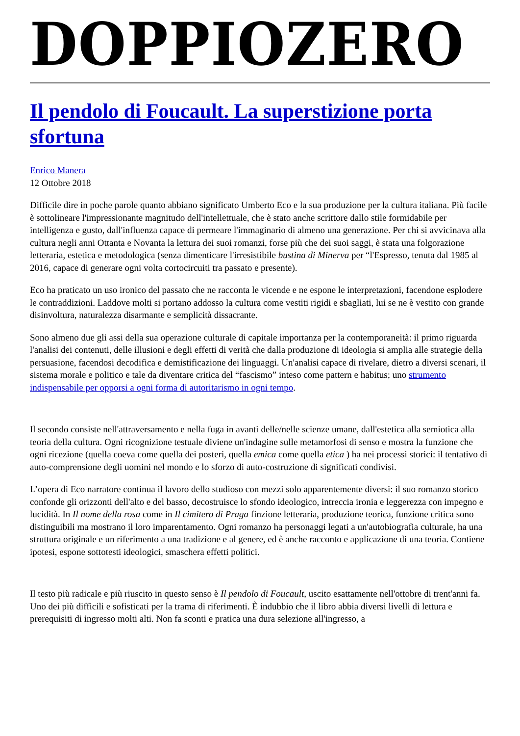DOPPIOZERO
Il pendolo di Foucault. La superstizione porta sfortuna
Enrico Manera
12 Ottobre 2018
Difficile dire in poche parole quanto abbiano significato Umberto Eco e la sua produzione per la cultura italiana. Più facile è sottolineare l'impressionante magnitudo dell'intellettuale, che è stato anche scrittore dallo stile formidabile per intelligenza e gusto, dall'influenza capace di permeare l'immaginario di almeno una generazione. Per chi si avvicinava alla cultura negli anni Ottanta e Novanta la lettura dei suoi romanzi, forse più che dei suoi saggi, è stata una folgorazione letteraria, estetica e metodologica (senza dimenticare l'irresistibile bustina di Minerva per “l'Espresso, tenuta dal 1985 al 2016, capace di generare ogni volta cortocircuiti tra passato e presente).
Eco ha praticato un uso ironico del passato che ne racconta le vicende e ne espone le interpretazioni, facendone esplodere le contraddizioni. Laddove molti si portano addosso la cultura come vestiti rigidi e sbagliati, lui se ne è vestito con grande disinvoltura, naturalezza disarmante e semplicità dissacrante.
Sono almeno due gli assi della sua operazione culturale di capitale importanza per la contemporaneità: il primo riguarda l'analisi dei contenuti, delle illusioni e degli effetti di verità che dalla produzione di ideologia si amplia alle strategie della persuasione, facendosi decodifica e demistificazione dei linguaggi. Un'analisi capace di rivelare, dietro a diversi scenari, il sistema morale e politico e tale da diventare critica del “fascismo” inteso come pattern e habitus; uno strumento indispensabile per opporsi a ogni forma di autoritarismo in ogni tempo.
Il secondo consiste nell'attraversamento e nella fuga in avanti delle/nelle scienze umane, dall'estetica alla semiotica alla teoria della cultura. Ogni ricognizione testuale diviene un'indagine sulle metamorfosi di senso e mostra la funzione che ogni ricezione (quella coeva come quella dei posteri, quella emica come quella etica ) ha nei processi storici: il tentativo di auto-comprensione degli uomini nel mondo e lo sforzo di auto-costruzione di significati condivisi.
L’opera di Eco narratore continua il lavoro dello studioso con mezzi solo apparentemente diversi: il suo romanzo storico confonde gli orizzonti dell'alto e del basso, decostruisce lo sfondo ideologico, intreccia ironia e leggerezza con impegno e lucidità. In Il nome della rosa come in Il cimitero di Praga finzione letteraria, produzione teorica, funzione critica sono distinguibili ma mostrano il loro imparentamento. Ogni romanzo ha personaggi legati a un'autobiografia culturale, ha una struttura originale e un riferimento a una tradizione e al genere, ed è anche racconto e applicazione di una teoria. Contiene ipotesi, espone sottotesti ideologici, smaschera effetti politici.
Il testo più radicale e più riuscito in questo senso è Il pendolo di Foucault, uscito esattamente nell'ottobre di trent'anni fa. Uno dei più difficili e sofisticati per la trama di riferimenti. È indubbio che il libro abbia diversi livelli di lettura e prerequisiti di ingresso molti alti. Non fa sconti e pratica una dura selezione all'ingresso, a